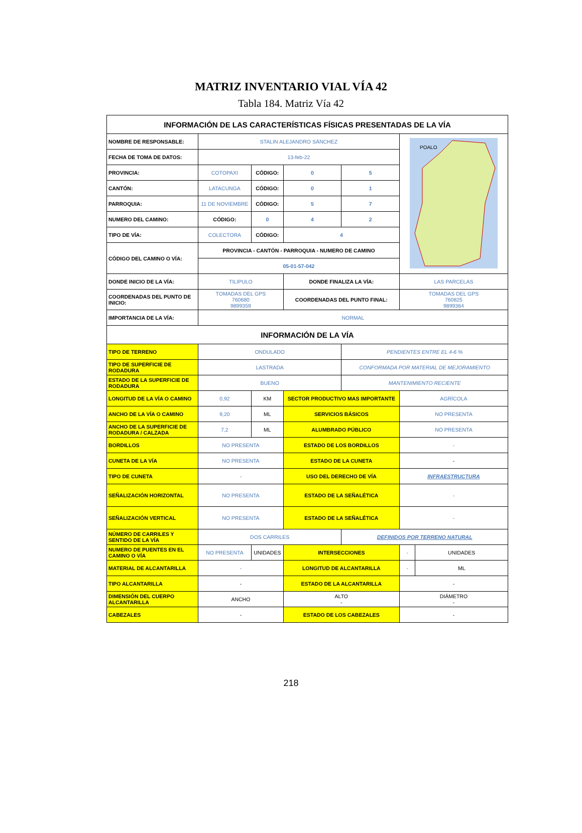MATRIZ INVENTARIO VIAL VÍA 42
Tabla 184. Matriz Vía 42
| INFORMACIÓN DE LAS CARACTERÍSTICAS FÍSICAS PRESENTADAS DE LA VÍA | | | | | | |
| --- | --- | --- | --- | --- | --- | --- |
| NOMBRE DE RESPONSABLE: | STALIN ALEJANDRO SÁNCHEZ | | | | POALO | |
| FECHA DE TOMA DE DATOS: | 13-feb-22 | | | | | |
| PROVINCIA: | COTOPAXI | CÓDIGO: | 0 | 5 | | |
| CANTÓN: | LATACUNGA | CÓDIGO: | 0 | 1 | | |
| PARROQUIA: | 11 DE NOVIEMBRE | CÓDIGO: | 5 | 7 | | |
| NUMERO DEL CAMINO: | CÓDIGO: | 0 | 4 | 2 | | |
| TIPO DE VÍA: | COLECTORA | CÓDIGO: | 4 | | | |
| CÓDIGO DEL CAMINO O VÍA: | PROVINCIA - CANTÓN - PARROQUIA - NUMERO DE CAMINO | | | | | |
| | 05-01-57-042 | | | | | |
| DONDE INICIO DE LA VÍA: | TILIPULO | | DONDE FINALIZA LA VÍA: | | LAS PARCELAS | |
| COORDENADAS DEL PUNTO DE INICIO: | TOMADAS DEL GPS 760680 9899359 | | COORDENADAS DEL PUNTO FINAL: | | TOMADAS DEL GPS 760825 9899364 | |
| IMPORTANCIA DE LA VÍA: | NORMAL | | | | | |
| INFORMACIÓN DE LA VÍA | | | | | | |
| TIPO DE TERRENO | ONDULADO | | | PENDIENTES ENTRE EL 4-6 % | | |
| TIPO DE SUPERFICIE DE RODADURA | LASTRADA | | | CONFORMADA POR MATERIAL DE MEJORAMIENTO | | |
| ESTADO DE LA SUPERFICIE DE RODADURA | BUENO | | | MANTENIMIENTO RECIENTE | | |
| LONGITUD DE LA VÍA O CAMINO | 0,92 | KM | SECTOR PRODUCTIVO MAS IMPORTANTE | | AGRÍCOLA | |
| ANCHO DE LA VÍA O CAMINO | 9,20 | ML | SERVICIOS BÁSICOS | | NO PRESENTA | |
| ANCHO DE LA SUPERFICIE DE RODADURA / CALZADA | 7,2 | ML | ALUMBRADO PÚBLICO | | NO PRESENTA | |
| BORDILLOS | NO PRESENTA | | ESTADO DE LOS BORDILLOS | | - | |
| CUNETA DE LA VÍA | NO PRESENTA | | ESTADO DE LA CUNETA | | - | |
| TIPO DE CUNETA | - | | USO DEL DERECHO DE VÍA | | INFRAESTRUCTURA | |
| SEÑALIZACIÓN HORIZONTAL | NO PRESENTA | | ESTADO DE LA SEÑALÉTICA | | - | |
| SEÑALIZACIÓN VERTICAL | NO PRESENTA | | ESTADO DE LA SEÑALÉTICA | | - | |
| NÚMERO DE CARRILES Y SENTIDO DE LA VÍA | DOS CARRILES | | | DEFINIDOS POR TERRENO NATURAL | | |
| NUMERO DE PUENTES EN EL CAMINO O VÍA | NO PRESENTA | UNIDADES | INTERSECCIONES | | - | UNIDADES |
| MATERIAL DE ALCANTARILLA | - | | LONGITUD DE ALCANTARILLA | | - | ML |
| TIPO ALCANTARILLA | - | | ESTADO DE LA ALCANTARILLA | | - | |
| DIMENSIÓN DEL CUERPO ALCANTARILLA | ANCHO | | ALTO - | | DIÁMETRO - | |
| CABEZALES | - | | ESTADO DE LOS CABEZALES | | - | |
218